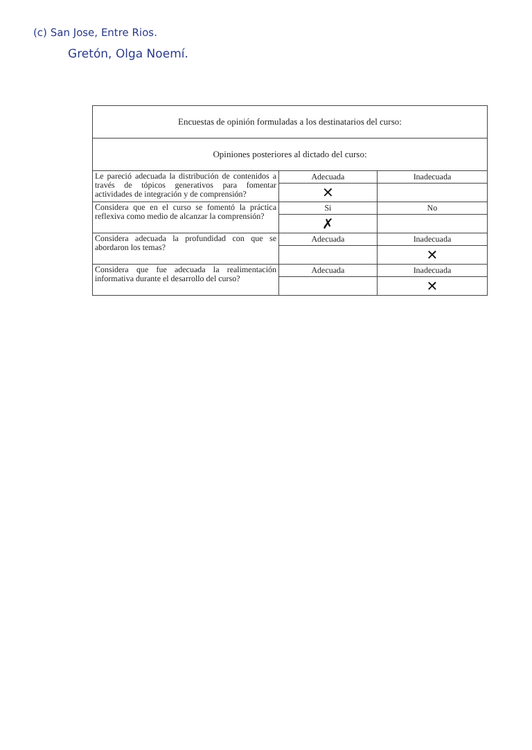(c) San Jose, Entre Rios.
Gretón, Olga Noemí.
| Encuestas de opinión formuladas a los destinatarios del curso: | | |
| Opiniones posteriores al dictado del curso: | | |
| Le pareció adecuada la distribución de contenidos a través de tópicos generativos para fomentar actividades de integración y de comprensión? | Adecuada | Inadecuada |
| | ✕ | |
| Considera que en el curso se fomentó la práctica reflexiva como medio de alcanzar la comprensión? | Si | No |
| | ✗ | |
| Considera adecuada la profundidad con que se abordaron los temas? | Adecuada | Inadecuada |
| | | ✕ |
| Considera que fue adecuada la realimentación informativa durante el desarrollo del curso? | Adecuada | Inadecuada |
| | | ✕ |